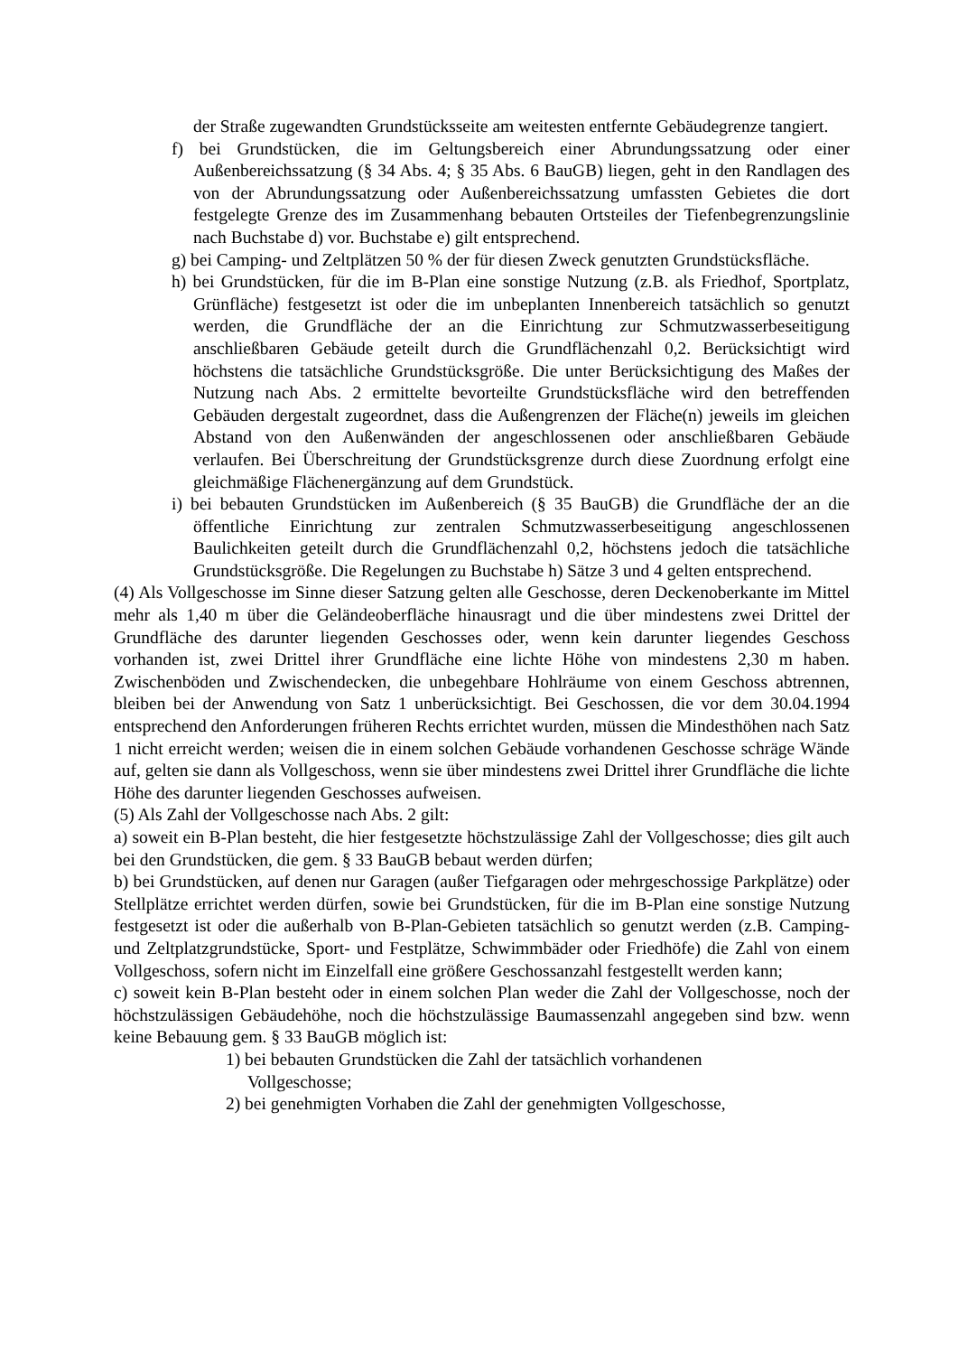der Straße zugewandten Grundstücksseite am weitesten entfernte Gebäudegrenze tangiert.
f) bei Grundstücken, die im Geltungsbereich einer Abrundungssatzung oder einer Außenbereichssatzung (§ 34 Abs. 4; § 35 Abs. 6 BauGB) liegen, geht in den Randlagen des von der Abrundungssatzung oder Außenbereichssatzung umfassten Gebietes die dort festgelegte Grenze des im Zusammenhang bebauten Ortsteiles der Tiefenbegrenzungslinie nach Buchstabe d) vor. Buchstabe e) gilt entsprechend.
g) bei Camping- und Zeltplätzen 50 % der für diesen Zweck genutzten Grundstücksfläche.
h) bei Grundstücken, für die im B-Plan eine sonstige Nutzung (z.B. als Friedhof, Sportplatz, Grünfläche) festgesetzt ist oder die im unbeplanten Innenbereich tatsächlich so genutzt werden, die Grundfläche der an die Einrichtung zur Schmutzwasserbeseitigung anschließbaren Gebäude geteilt durch die Grundflächenzahl 0,2. Berücksichtigt wird höchstens die tatsächliche Grundstücksgröße. Die unter Berücksichtigung des Maßes der Nutzung nach Abs. 2 ermittelte bevorteilte Grundstücksfläche wird den betreffenden Gebäuden dergestalt zugeordnet, dass die Außengrenzen der Fläche(n) jeweils im gleichen Abstand von den Außenwänden der angeschlossenen oder anschließbaren Gebäude verlaufen. Bei Überschreitung der Grundstücksgrenze durch diese Zuordnung erfolgt eine gleichmäßige Flächenergänzung auf dem Grundstück.
i) bei bebauten Grundstücken im Außenbereich (§ 35 BauGB) die Grundfläche der an die öffentliche Einrichtung zur zentralen Schmutzwasserbeseitigung angeschlossenen Baulichkeiten geteilt durch die Grundflächenzahl 0,2, höchstens jedoch die tatsächliche Grundstücksgröße. Die Regelungen zu Buchstabe h) Sätze 3 und 4 gelten entsprechend.
(4) Als Vollgeschosse im Sinne dieser Satzung gelten alle Geschosse, deren Deckenoberkante im Mittel mehr als 1,40 m über die Geländeoberfläche hinausragt und die über mindestens zwei Drittel der Grundfläche des darunter liegenden Geschosses oder, wenn kein darunter liegendes Geschoss vorhanden ist, zwei Drittel ihrer Grundfläche eine lichte Höhe von mindestens 2,30 m haben. Zwischenböden und Zwischendecken, die unbegehbare Hohlräume von einem Geschoss abtrennen, bleiben bei der Anwendung von Satz 1 unberücksichtigt. Bei Geschossen, die vor dem 30.04.1994 entsprechend den Anforderungen früheren Rechts errichtet wurden, müssen die Mindesthöhen nach Satz 1 nicht erreicht werden; weisen die in einem solchen Gebäude vorhandenen Geschosse schräge Wände auf, gelten sie dann als Vollgeschoss, wenn sie über mindestens zwei Drittel ihrer Grundfläche die lichte Höhe des darunter liegenden Geschosses aufweisen.
(5) Als Zahl der Vollgeschosse nach Abs. 2 gilt:
a) soweit ein B-Plan besteht, die hier festgesetzte höchstzulässige Zahl der Vollgeschosse; dies gilt auch bei den Grundstücken, die gem. § 33 BauGB bebaut werden dürfen;
b) bei Grundstücken, auf denen nur Garagen (außer Tiefgaragen oder mehrgeschossige Parkplätze) oder Stellplätze errichtet werden dürfen, sowie bei Grundstücken, für die im B-Plan eine sonstige Nutzung festgesetzt ist oder die außerhalb von B-Plan-Gebieten tatsächlich so genutzt werden (z.B. Camping- und Zeltplatzgrundstücke, Sport- und Festplätze, Schwimmbäder oder Friedhöfe) die Zahl von einem Vollgeschoss, sofern nicht im Einzelfall eine größere Geschossanzahl festgestellt werden kann;
c) soweit kein B-Plan besteht oder in einem solchen Plan weder die Zahl der Vollgeschosse, noch der höchstzulässigen Gebäudehöhe, noch die höchstzulässige Baumassenzahl angegeben sind bzw. wenn keine Bebauung gem. § 33 BauGB möglich ist:
1) bei bebauten Grundstücken die Zahl der tatsächlich vorhandenen Vollgeschosse;
2) bei genehmigten Vorhaben die Zahl der genehmigten Vollgeschosse,